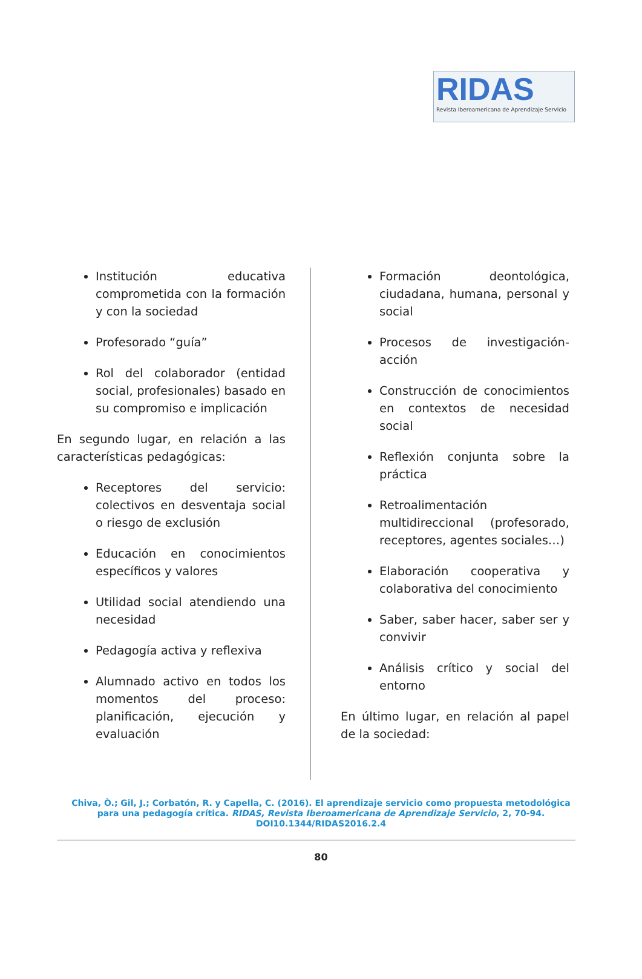RIDAS
Revista Iberoamericana de Aprendizaje Servicio
Institución educativa comprometida con la formación y con la sociedad
Profesorado “guía”
Rol del colaborador (entidad social, profesionales) basado en su compromiso e implicación
En segundo lugar, en relación a las características pedagógicas:
Receptores del servicio: colectivos en desventaja social o riesgo de exclusión
Educación en conocimientos específicos y valores
Utilidad social atendiendo una necesidad
Pedagogía activa y reflexiva
Alumnado activo en todos los momentos del proceso: planificación, ejecución y evaluación
Formación deontológica, ciudadana, humana, personal y social
Procesos de investigación-acción
Construcción de conocimientos en contextos de necesidad social
Reflexión conjunta sobre la práctica
Retroalimentación multidireccional (profesorado, receptores, agentes sociales…)
Elaboración cooperativa y colaborativa del conocimiento
Saber, saber hacer, saber ser y convivir
Análisis crítico y social del entorno
En último lugar, en relación al papel de la sociedad:
Chiva, Ò.; Gil, J.; Corbatón, R. y Capella, C. (2016). El aprendizaje servicio como propuesta metodológica
para una pedagogía crítica. RIDAS, Revista Iberoamericana de Aprendizaje Servicio, 2, 70-94.
DOI10.1344/RIDAS2016.2.4
80